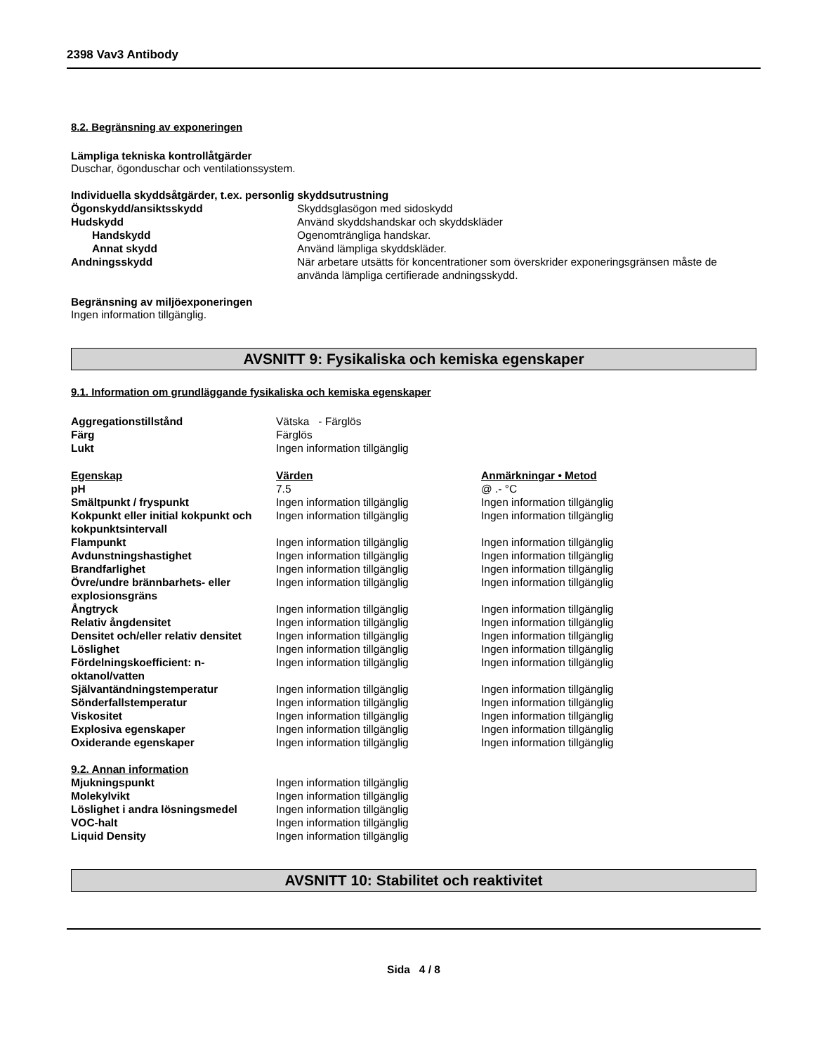2398 Vav3 Antibody
8.2. Begränsning av exponeringen
Lämpliga tekniska kontrollåtgärder
Duschar, ögonduschar och ventilationssystem.
Individuella skyddsåtgärder, t.ex. personlig skyddsutrustning
| Ögonskydd/ansiktsskydd | Skyddsglasögon med sidoskydd |
| Hudskydd | Använd skyddshandskar och skyddskläder |
| Handskydd | Ogenomträngliga handskar. |
| Annat skydd | Använd lämpliga skyddskläder. |
| Andningsskydd | När arbetare utsätts för koncentrationer som överskrider exponeringsgränsen måste de använda lämpliga certifierade andningsskydd. |
Begränsning av miljöexponeringen
Ingen information tillgänglig.
AVSNITT 9: Fysikaliska och kemiska egenskaper
9.1. Information om grundläggande fysikaliska och kemiska egenskaper
| Aggregationstillstånd | Vätska - Färglös |
| Färg | Färglös |
| Lukt | Ingen information tillgänglig |
| Egenskap | Värden | Anmärkningar • Metod |
| --- | --- | --- |
| pH | 7.5 | @ .- °C |
| Smältpunkt / fryspunkt | Ingen information tillgänglig | Ingen information tillgänglig |
| Kokpunkt eller initial kokpunkt och kokpunktsintervall | Ingen information tillgänglig | Ingen information tillgänglig |
| Flampunkt | Ingen information tillgänglig | Ingen information tillgänglig |
| Avdunstningshastighet | Ingen information tillgänglig | Ingen information tillgänglig |
| Brandfarlighet | Ingen information tillgänglig | Ingen information tillgänglig |
| Övre/undre brännbarhets- eller explosionsgräns | Ingen information tillgänglig | Ingen information tillgänglig |
| Ångtryck | Ingen information tillgänglig | Ingen information tillgänglig |
| Relativ ångdensitet | Ingen information tillgänglig | Ingen information tillgänglig |
| Densitet och/eller relativ densitet | Ingen information tillgänglig | Ingen information tillgänglig |
| Löslighet | Ingen information tillgänglig | Ingen information tillgänglig |
| Fördelningskoefficient: n-oktanol/vatten | Ingen information tillgänglig | Ingen information tillgänglig |
| Självantändningstemperatur | Ingen information tillgänglig | Ingen information tillgänglig |
| Sönderfallstemperatur | Ingen information tillgänglig | Ingen information tillgänglig |
| Viskositet | Ingen information tillgänglig | Ingen information tillgänglig |
| Explosiva egenskaper | Ingen information tillgänglig | Ingen information tillgänglig |
| Oxiderande egenskaper | Ingen information tillgänglig | Ingen information tillgänglig |
9.2. Annan information
| Mjukningspunkt | Ingen information tillgänglig |
| Molekylvikt | Ingen information tillgänglig |
| Löslighet i andra lösningsmedel | Ingen information tillgänglig |
| VOC-halt | Ingen information tillgänglig |
| Liquid Density | Ingen information tillgänglig |
AVSNITT 10: Stabilitet och reaktivitet
Sida 4 / 8